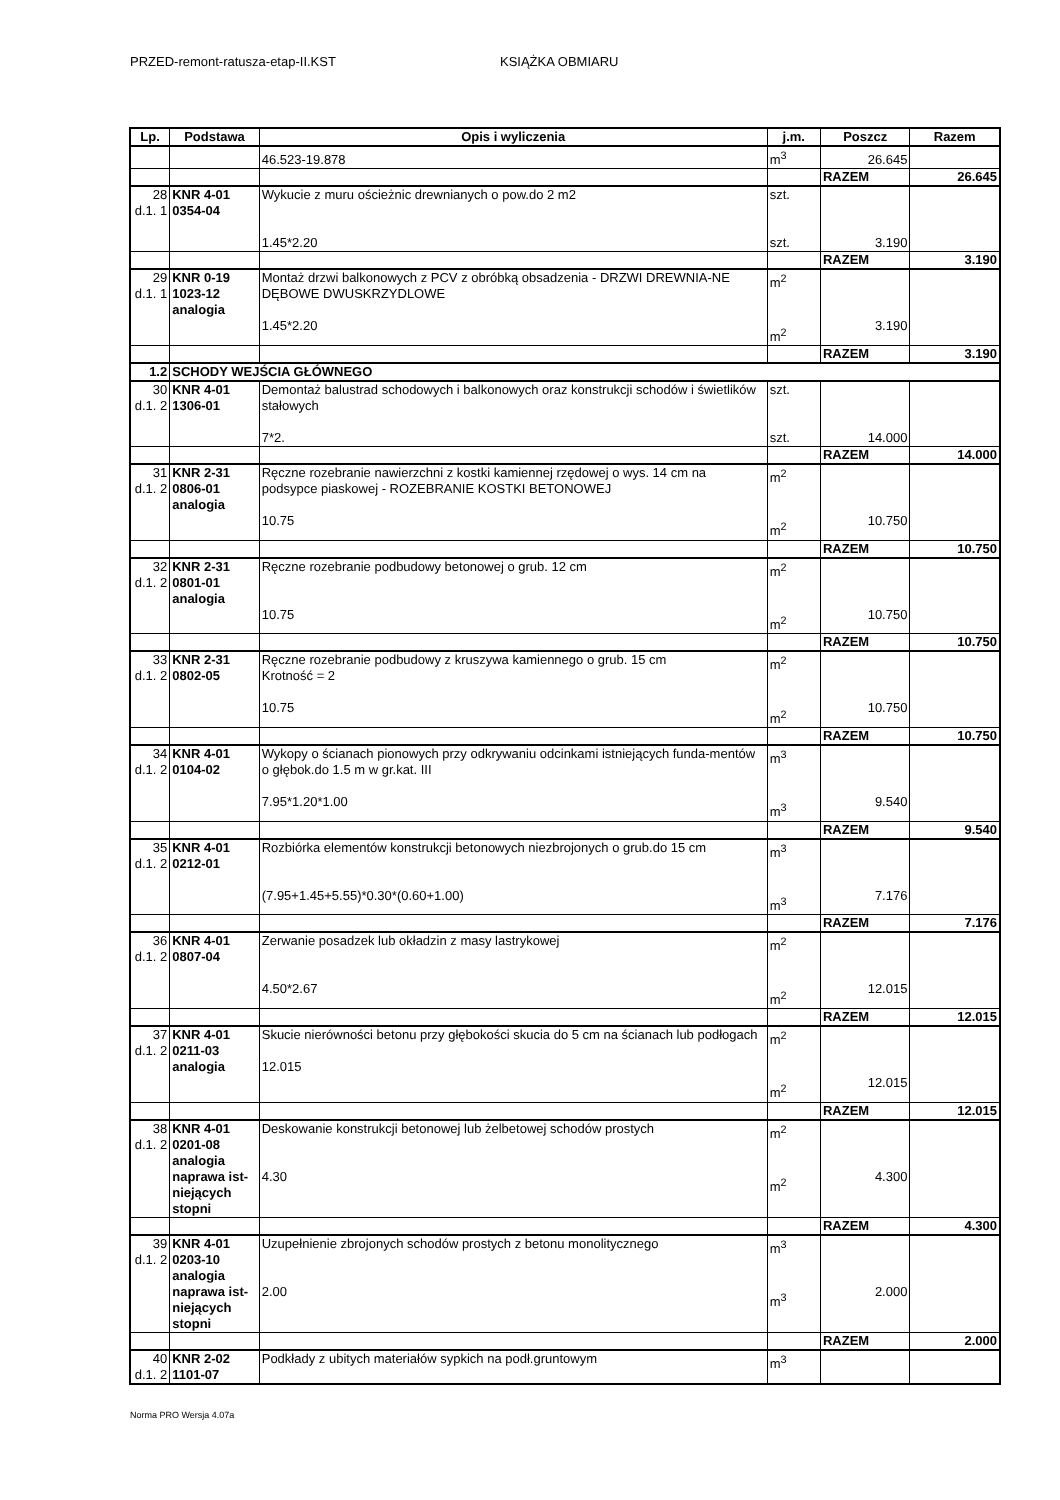PRZED-remont-ratusza-etap-II.KST KSIĄŻKA OBMIARU
| Lp. | Podstawa | Opis i wyliczenia | j.m. | Poszcz | Razem |
| --- | --- | --- | --- | --- | --- |
| | | 46.523-19.878 | m<sup>3</sup> | 26.645 | |
| | | | | RAZEM | 26.645 |
| 28 d.1. 1 | KNR 4-01 0354-04 | Wykucie z muru ościeżnic drewnianych o pow.do 2 m2 1.45*2.20 | szt. szt. | 3.190 | |
| | | | | RAZEM | 3.190 |
| 29 d.1. 1 | KNR 0-19 1023-12 analogia | Montaż drzwi balkonowych z PCV z obróbką obsadzenia - DRZWI DREWNIA-NE DĘBOWE DWUSKRZYDLOWE 1.45*2.20 | m<sup>2</sup> m<sup>2</sup> | 3.190 | |
| | | | | RAZEM | 3.190 |
| 1.2 | SCHODY WEJŚCIA GŁÓWNEGO | | | | |
| 30 d.1. 2 | KNR 4-01 1306-01 | Demontaż balustrad schodowych i balkonowych oraz konstrukcji schodów i świetlików stałowych 7*2. | szt. szt. | 14.000 | |
| | | | | RAZEM | 14.000 |
| 31 d.1. 2 | KNR 2-31 0806-01 analogia | Ręczne rozebranie nawierzchni z kostki kamiennej rzędowej o wys. 14 cm na podsypce piaskowej - ROZEBRANIE KOSTKI BETONOWEJ 10.75 | m<sup>2</sup> m<sup>2</sup> | 10.750 | |
| | | | | RAZEM | 10.750 |
| 32 d.1. 2 | KNR 2-31 0801-01 analogia | Ręczne rozebranie podbudowy betonowej o grub. 12 cm 10.75 | m<sup>2</sup> m<sup>2</sup> | 10.750 | |
| | | | | RAZEM | 10.750 |
| 33 d.1. 2 | KNR 2-31 0802-05 | Ręczne rozebranie podbudowy z kruszywa kamiennego o grub. 15 cm Krotność = 2 10.75 | m<sup>2</sup> m<sup>2</sup> | 10.750 | |
| | | | | RAZEM | 10.750 |
| 34 d.1. 2 | KNR 4-01 0104-02 | Wykopy o ścianach pionowych przy odkrywaniu odcinkami istniejących funda-mentów o głębok.do 1.5 m w gr.kat. III 7.95*1.20*1.00 | m<sup>3</sup> m<sup>3</sup> | 9.540 | |
| | | | | RAZEM | 9.540 |
| 35 d.1. 2 | KNR 4-01 0212-01 | Rozbiórka elementów konstrukcji betonowych niezbrojonych o grub.do 15 cm (7.95+1.45+5.55)*0.30*(0.60+1.00) | m<sup>3</sup> m<sup>3</sup> | 7.176 | |
| | | | | RAZEM | 7.176 |
| 36 d.1. 2 | KNR 4-01 0807-04 | Zerwanie posadzek lub okładzin z masy lastrykowej 4.50*2.67 | m<sup>2</sup> m<sup>2</sup> | 12.015 | |
| | | | | RAZEM | 12.015 |
| 37 d.1. 2 | KNR 4-01 0211-03 analogia | Skucie nierówności betonu przy głębokości skucia do 5 cm na ścianach lub podłogach 12.015 | m<sup>2</sup> m<sup>2</sup> | 12.015 | |
| | | | | RAZEM | 12.015 |
| 38 d.1. 2 | KNR 4-01 0201-08 analogia naprawa ist-niejących stopni | Deskowanie konstrukcji betonowej lub żelbetowej schodów prostych 4.30 | m<sup>2</sup> m<sup>2</sup> | 4.300 | |
| | | | | RAZEM | 4.300 |
| 39 d.1. 2 | KNR 4-01 0203-10 analogia naprawa ist-niejących stopni | Uzupełnienie zbrojonych schodów prostych z betonu monolitycznego 2.00 | m<sup>3</sup> m<sup>3</sup> | 2.000 | |
| | | | | RAZEM | 2.000 |
| 40 d.1. 2 | KNR 2-02 1101-07 | Podkłady z ubitych materiałów sypkich na podł.gruntowym | m<sup>3</sup> | | |
Norma PRO Wersja 4.07a